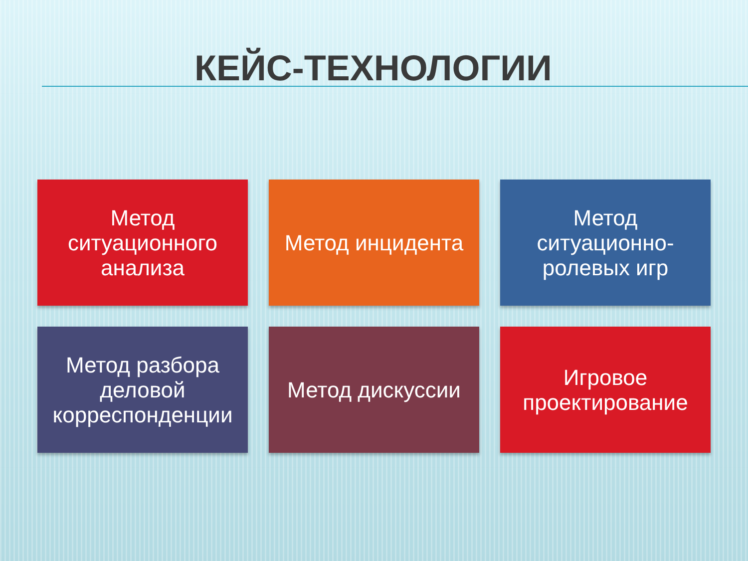КЕЙС-ТЕХНОЛОГИИ
Метод ситуационного анализа
Метод инцидента
Метод ситуационно-ролевых игр
Метод разбора деловой корреспонденции
Метод дискуссии
Игровое проектирование